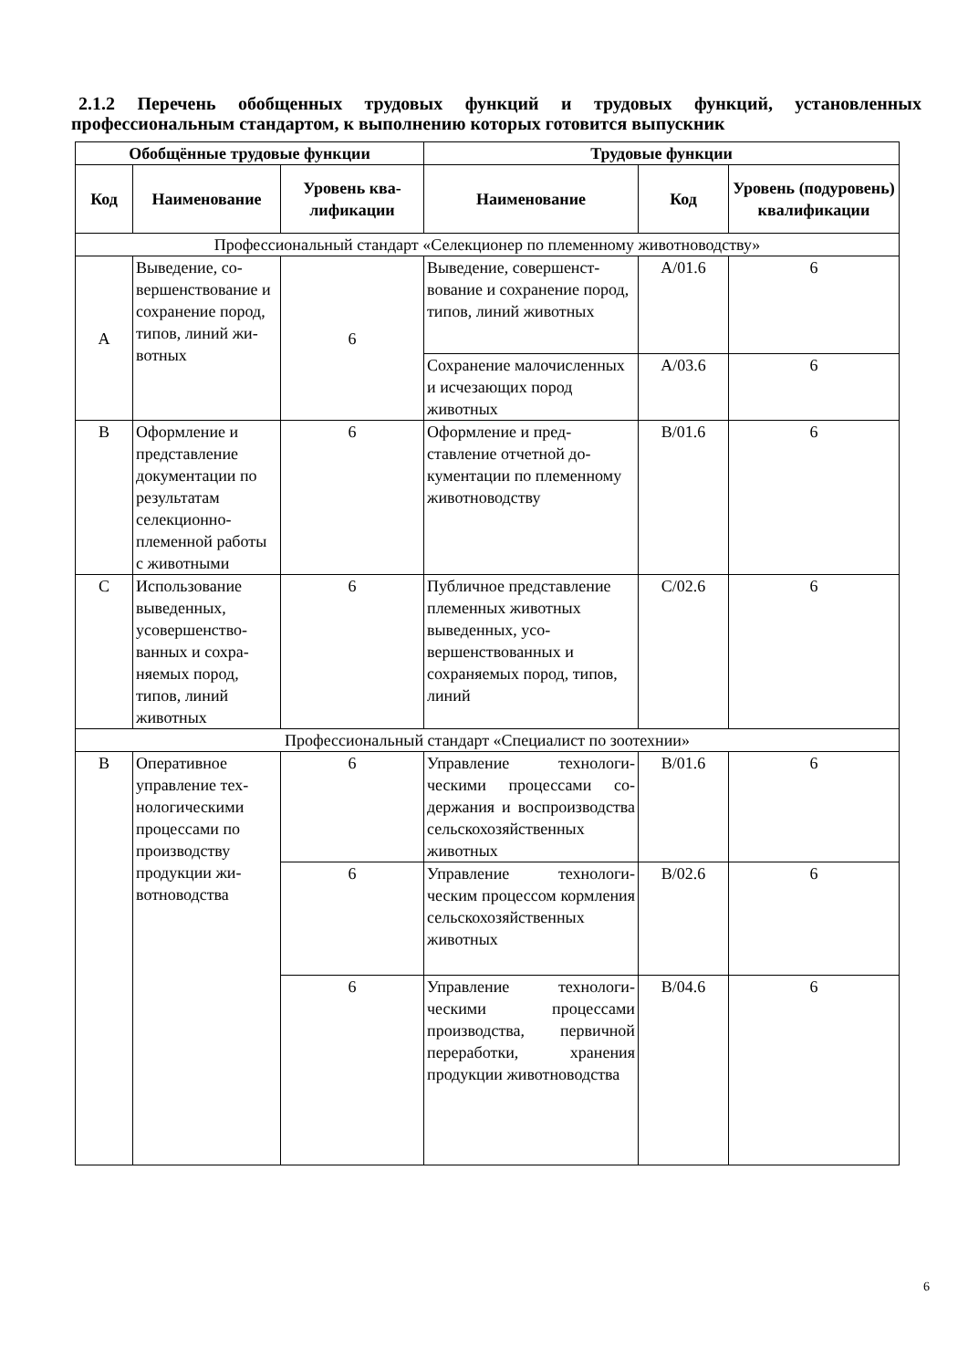2.1.2 Перечень обобщенных трудовых функций и трудовых функций, установленных профессиональным стандартом, к выполнению которых готовится выпускник
| Обобщённые трудовые функции | | | Трудовые функции | | |
| --- | --- | --- | --- | --- | --- |
| Код | Наименование | Уровень ква­лификации | Наименование | Код | Уровень (подуро­вень) квалификации |
| Профессиональный стандарт «Селекционер по племенному животноводству» | | | | | |
| A | Выведение, со­вершенствова­ние и сохране­ние пород, ти­пов, линий жи­вотных | 6 | Выведение, совершенст­вование и сохранение пород, типов, линий жи­вотных | A/01.6 | 6 |
| | | | Сохранение малочис­ленных и исчезающих пород животных | A/03.6 | 6 |
| B | Оформление и представление документации по результатам селекционно-племенной ра­боты с живот­ными | 6 | Оформление и пред­ставление отчетной до­кументации по племен­ному животноводству | B/01.6 | 6 |
| C | Использование выведенных, усовершенство­ванных и сохра­няемых пород, типов, линий животных | 6 | Публичное представле­ние племенных живот­ных выведенных, усо­вершенствованных и сохраняемых пород, ти­пов, линий | C/02.6 | 6 |
| Профессиональный стандарт «Специалист по зоотехнии» | | | | | |
| B | Оперативное управление тех­нологическими процессами по производству продукции жи­вотноводства | 6 | Управление технологи­ческими процессами со­держания и воспроиз­водства сельскохозяйст­венных животных | B/01.6 | 6 |
| | | 6 | Управление технологи­ческим процессом кормления сельскохо­зяйственных животных | B/02.6 | 6 |
| | | 6 | Управление технологи­ческими процессами производства, первич­ной переработки, хране­ния продукции живот­новодства | B/04.6 | 6 |
6